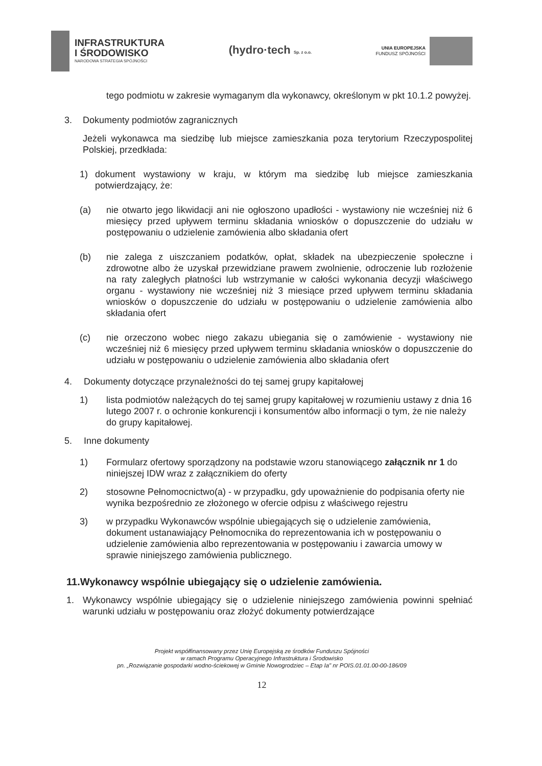INFRASTRUKTURA
I ŚRODOWISKO
NARODOWA STRATEGIA SPÓJNOŚCI
(hydro·tech Sp. z o.o.
UNIA EUROPEJSKA
FUNDUSZ SPÓJNOŚCI
tego podmiotu w zakresie wymaganym dla wykonawcy, określonym w pkt 10.1.2 powyżej.
3. Dokumenty podmiotów zagranicznych
Jeżeli wykonawca ma siedzibę lub miejsce zamieszkania poza terytorium Rzeczypospolitej Polskiej, przedkłada:
1) dokument wystawiony w kraju, w którym ma siedzibę lub miejsce zamieszkania potwierdzający, że:
(a) nie otwarto jego likwidacji ani nie ogłoszono upadłości - wystawiony nie wcześniej niż 6 miesięcy przed upływem terminu składania wniosków o dopuszczenie do udziału w postępowaniu o udzielenie zamówienia albo składania ofert
(b) nie zalega z uiszczaniem podatków, opłat, składek na ubezpieczenie społeczne i zdrowotne albo że uzyskał przewidziane prawem zwolnienie, odroczenie lub rozłożenie na raty zaległych płatności lub wstrzymanie w całości wykonania decyzji właściwego organu - wystawiony nie wcześniej niż 3 miesiące przed upływem terminu składania wniosków o dopuszczenie do udziału w postępowaniu o udzielenie zamówienia albo składania ofert
(c) nie orzeczono wobec niego zakazu ubiegania się o zamówienie - wystawiony nie wcześniej niż 6 miesięcy przed upływem terminu składania wniosków o dopuszczenie do udziału w postępowaniu o udzielenie zamówienia albo składania ofert
4. Dokumenty dotyczące przynależności do tej samej grupy kapitałowej
1) lista podmiotów należących do tej samej grupy kapitałowej w rozumieniu ustawy z dnia 16 lutego 2007 r. o ochronie konkurencji i konsumentów albo informacji o tym, że nie należy do grupy kapitałowej.
5. Inne dokumenty
1) Formularz ofertowy sporządzony na podstawie wzoru stanowiącego załącznik nr 1 do niniejszej IDW wraz z załącznikiem do oferty
2) stosowne Pełnomocnictwo(a) - w przypadku, gdy upoważnienie do podpisania oferty nie wynika bezpośrednio ze złożonego w ofercie odpisu z właściwego rejestru
3) w przypadku Wykonawców wspólnie ubiegających się o udzielenie zamówienia, dokument ustanawiający Pełnomocnika do reprezentowania ich w postępowaniu o udzielenie zamówienia albo reprezentowania w postępowaniu i zawarcia umowy w sprawie niniejszego zamówienia publicznego.
11.Wykonawcy wspólnie ubiegający się o udzielenie zamówienia.
1. Wykonawcy wspólnie ubiegający się o udzielenie niniejszego zamówienia powinni spełniać warunki udziału w postępowaniu oraz złożyć dokumenty potwierdzające
Projekt współfinansowany przez Unię Europejską ze środków Funduszu Spójności
w ramach Programu Operacyjnego Infrastruktura i Środowisko
pn. „Rozwiązanie gospodarki wodno-ściekowej w Gminie Nowogrodziec – Etap Ia" nr POIS.01.01.00-00-186/09
12